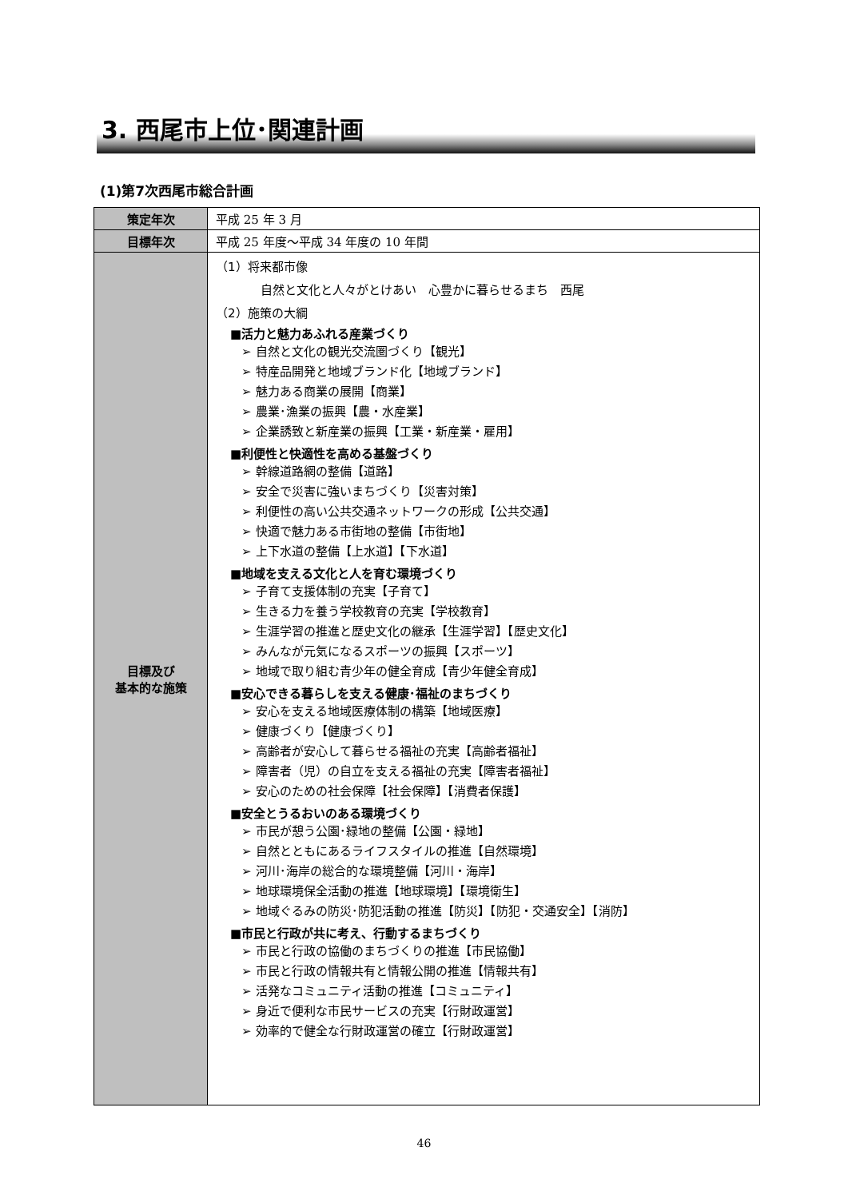3. 西尾市上位･関連計画
(1)第7次西尾市総合計画
| 策定年次 | 平成 25 年 3 月 |
| 目標年次 | 平成 25 年度～平成 34 年度の 10 年間 |
| 目標及び 基本的な施策 | （1）将来都市像 自然と文化と人々がとけあい 心豊かに暮らせるまち 西尾 （2）施策の大綱 ■活力と魅力あふれる産業づくり ➢ 自然と文化の観光交流圏づくり【観光】 ➢ 特産品開発と地域ブランド化【地域ブランド】 ➢ 魅力ある商業の展開【商業】 ➢ 農業･漁業の振興【農・水産業】 ➢ 企業誘致と新産業の振興【工業・新産業・雇用】 ■利便性と快適性を高める基盤づくり ➢ 幹線道路網の整備【道路】 ➢ 安全で災害に強いまちづくり【災害対策】 ➢ 利便性の高い公共交通ネットワークの形成【公共交通】 ➢ 快適で魅力ある市街地の整備【市街地】 ➢ 上下水道の整備【上水道】【下水道】 ■地域を支える文化と人を育む環境づくり ➢ 子育て支援体制の充実【子育て】 ➢ 生きる力を養う学校教育の充実【学校教育】 ➢ 生涯学習の推進と歴史文化の継承【生涯学習】【歴史文化】 ➢ みんなが元気になるスポーツの振興【スポーツ】 ➢ 地域で取り組む青少年の健全育成【青少年健全育成】 ■安心できる暮らしを支える健康･福祉のまちづくり ➢ 安心を支える地域医療体制の構築【地域医療】 ➢ 健康づくり【健康づくり】 ➢ 高齢者が安心して暮らせる福祉の充実【高齢者福祉】 ➢ 障害者（児）の自立を支える福祉の充実【障害者福祉】 ➢ 安心のための社会保障【社会保障】【消費者保護】 ■安全とうるおいのある環境づくり ➢ 市民が憩う公園･緑地の整備【公園・緑地】 ➢ 自然とともにあるライフスタイルの推進【自然環境】 ➢ 河川･海岸の総合的な環境整備【河川・海岸】 ➢ 地球環境保全活動の推進【地球環境】【環境衛生】 ➢ 地域ぐるみの防災･防犯活動の推進【防災】【防犯・交通安全】【消防】 ■市民と行政が共に考え、行動するまちづくり ➢ 市民と行政の協働のまちづくりの推進【市民協働】 ➢ 市民と行政の情報共有と情報公開の推進【情報共有】 ➢ 活発なコミュニティ活動の推進【コミュニティ】 ➢ 身近で便利な市民サービスの充実【行財政運営】 ➢ 効率的で健全な行財政運営の確立【行財政運営】 |
46